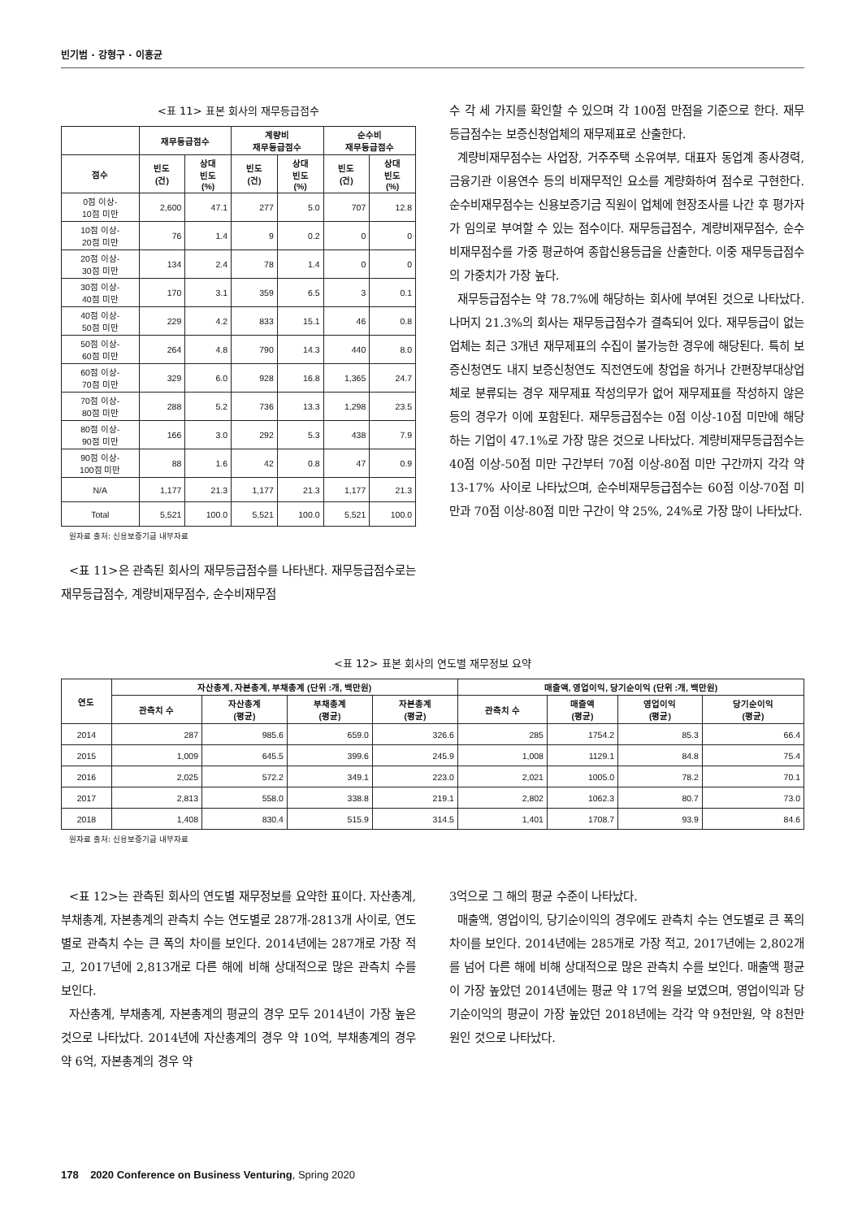빈기범 · 강형구 · 이홍균
<표 11> 표본 회사의 재무등급점수
| | 재무등급점수 | | 계량비 재무등급점수 | | 순수비 재무등급점수 | |
| --- | --- | --- | --- | --- | --- | --- |
| 점수 | 빈도 (건) | 상대 빈도 (%) | 빈도 (건) | 상대 빈도 (%) | 빈도 (건) | 상대 빈도 (%) |
| 0점 이상- 10점 미만 | 2,600 | 47.1 | 277 | 5.0 | 707 | 12.8 |
| 10점 이상- 20점 미만 | 76 | 1.4 | 9 | 0.2 | 0 | 0 |
| 20점 이상- 30점 미만 | 134 | 2.4 | 78 | 1.4 | 0 | 0 |
| 30점 이상- 40점 미만 | 170 | 3.1 | 359 | 6.5 | 3 | 0.1 |
| 40점 이상- 50점 미만 | 229 | 4.2 | 833 | 15.1 | 46 | 0.8 |
| 50점 이상- 60점 미만 | 264 | 4.8 | 790 | 14.3 | 440 | 8.0 |
| 60점 이상- 70점 미만 | 329 | 6.0 | 928 | 16.8 | 1,365 | 24.7 |
| 70점 이상- 80점 미만 | 288 | 5.2 | 736 | 13.3 | 1,298 | 23.5 |
| 80점 이상- 90점 미만 | 166 | 3.0 | 292 | 5.3 | 438 | 7.9 |
| 90점 이상- 100점 미만 | 88 | 1.6 | 42 | 0.8 | 47 | 0.9 |
| N/A | 1,177 | 21.3 | 1,177 | 21.3 | 1,177 | 21.3 |
| Total | 5,521 | 100.0 | 5,521 | 100.0 | 5,521 | 100.0 |
원자료 출처: 신용보증기금 내부자료
<표 11>은 관측된 회사의 재무등급점수를 나타낸다. 재무등급점수로는 재무등급점수, 계량비재무점수, 순수비재무점
수 각 세 가지를 확인할 수 있으며 각 100점 만점을 기준으로 한다. 재무등급점수는 보증신청업체의 재무제표로 산출한다.
계량비재무점수는 사업장, 거주주택 소유여부, 대표자 동업계 종사경력, 금융기관 이용연수 등의 비재무적인 요소를 계량화하여 점수로 구현한다. 순수비재무점수는 신용보증기금 직원이 업체에 현장조사를 나간 후 평가자가 임의로 부여할 수 있는 점수이다. 재무등급점수, 계량비재무점수, 순수비재무점수를 가중 평균하여 종합신용등급을 산출한다. 이중 재무등급점수의 가중치가 가장 높다.
재무등급점수는 약 78.7%에 해당하는 회사에 부여된 것으로 나타났다. 나머지 21.3%의 회사는 재무등급점수가 결측되어 있다. 재무등급이 없는 업체는 최근 3개년 재무제표의 수집이 불가능한 경우에 해당된다. 특히 보증신청연도 내지 보증신청연도 직전연도에 창업을 하거나 간편장부대상업체로 분류되는 경우 재무제표 작성의무가 없어 재무제표를 작성하지 않은 등의 경우가 이에 포함된다. 재무등급점수는 0점 이상-10점 미만에 해당하는 기업이 47.1%로 가장 많은 것으로 나타났다. 계량비재무등급점수는 40점 이상-50점 미만 구간부터 70점 이상-80점 미만 구간까지 각각 약 13-17% 사이로 나타났으며, 순수비재무등급점수는 60점 이상-70점 미만과 70점 이상-80점 미만 구간이 약 25%, 24%로 가장 많이 나타났다.
<표 12> 표본 회사의 연도별 재무정보 요약
| 연도 | 자산총계, 자본총계, 부채총계 (단위 :개, 백만원) | | | | 매출액, 영업이익, 당기순이익 (단위 :개, 백만원) | | | |
| --- | --- | --- | --- | --- | --- | --- | --- | --- |
| | 관측치 수 | 자산총계 (평균) | 부채총계 (평균) | 자본총계 (평균) | 관측치 수 | 매출액 (평균) | 영업이익 (평균) | 당기순이익 (평균) |
| 2014 | 287 | 985.6 | 659.0 | 326.6 | 285 | 1754.2 | 85.3 | 66.4 |
| 2015 | 1,009 | 645.5 | 399.6 | 245.9 | 1,008 | 1129.1 | 84.8 | 75.4 |
| 2016 | 2,025 | 572.2 | 349.1 | 223.0 | 2,021 | 1005.0 | 78.2 | 70.1 |
| 2017 | 2,813 | 558.0 | 338.8 | 219.1 | 2,802 | 1062.3 | 80.7 | 73.0 |
| 2018 | 1,408 | 830.4 | 515.9 | 314.5 | 1,401 | 1708.7 | 93.9 | 84.6 |
원자료 출처: 신용보증기금 내부자료
<표 12>는 관측된 회사의 연도별 재무정보를 요약한 표이다. 자산총계, 부채총계, 자본총계의 관측치 수는 연도별로 287개-2813개 사이로, 연도별로 관측치 수는 큰 폭의 차이를 보인다. 2014년에는 287개로 가장 적고, 2017년에 2,813개로 다른 해에 비해 상대적으로 많은 관측치 수를 보인다.
자산총계, 부채총계, 자본총계의 평균의 경우 모두 2014년이 가장 높은 것으로 나타났다. 2014년에 자산총계의 경우 약 10억, 부채총계의 경우 약 6억, 자본총계의 경우 약
3억으로 그 해의 평균 수준이 나타났다.
매출액, 영업이익, 당기순이익의 경우에도 관측치 수는 연도별로 큰 폭의 차이를 보인다. 2014년에는 285개로 가장 적고, 2017년에는 2,802개를 넘어 다른 해에 비해 상대적으로 많은 관측치 수를 보인다. 매출액 평균이 가장 높았던 2014년에는 평균 약 17억 원을 보였으며, 영업이익과 당기순이익의 평균이 가장 높았던 2018년에는 각각 약 9천만원, 약 8천만원인 것으로 나타났다.
178 2020 Conference on Business Venturing, Spring 2020